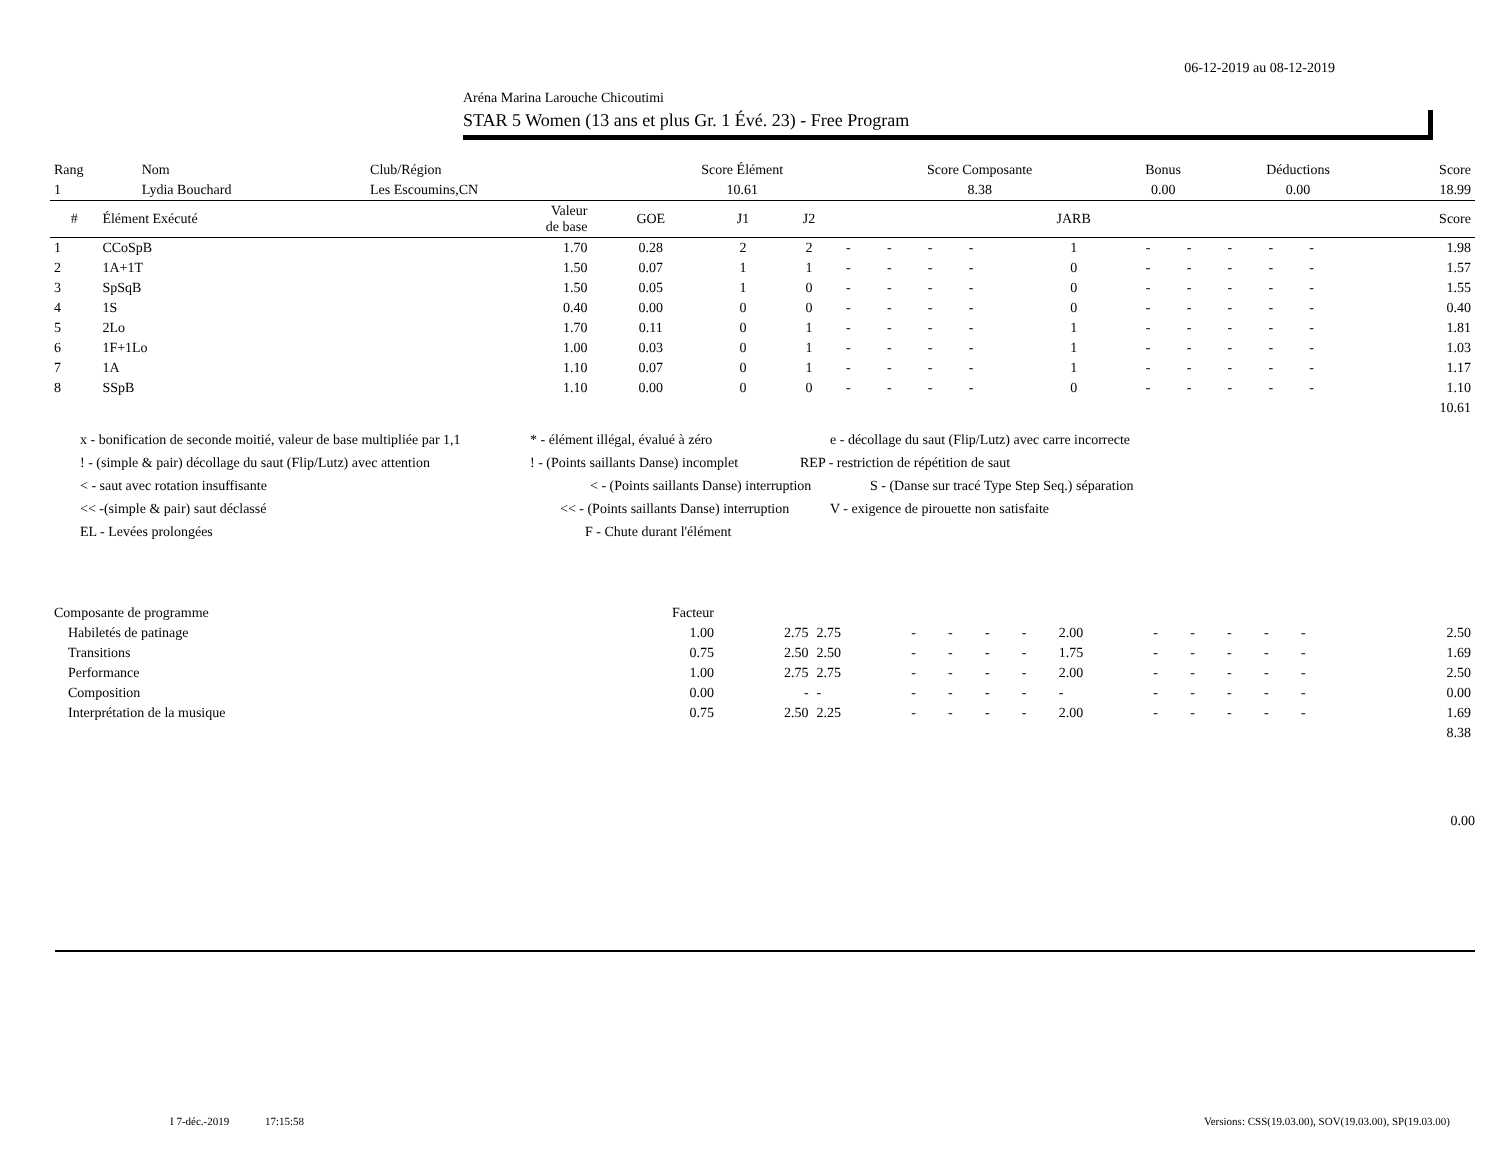06-12-2019 au 08-12-2019
Aréna Marina Larouche Chicoutimi
STAR 5 Women (13 ans et plus Gr. 1 Évé. 23) - Free Program
| Rang | Nom | Club/Région | Score Élément | Score Composante | Bonus | Déductions | Score |
| 1 | Lydia Bouchard | Les Escoumins,CN | 10.61 | 8.38 | 0.00 | 0.00 | 18.99 |
| # | Élément Exécuté | Valeur de base | GOE | J1 | J2 | | | | | JARB | | | | | | Score |
| --- | --- | --- | --- | --- | --- | --- | --- | --- | --- | --- | --- | --- | --- | --- | --- | --- |
| 1 | CCoSpB | 1.70 | 0.28 | 2 | 2 | - | - | - | - | 1 | - | - | - | - | - | 1.98 |
| 2 | 1A+1T | 1.50 | 0.07 | 1 | 1 | - | - | - | - | 0 | - | - | - | - | - | 1.57 |
| 3 | SpSqB | 1.50 | 0.05 | 1 | 0 | - | - | - | - | 0 | - | - | - | - | - | 1.55 |
| 4 | 1S | 0.40 | 0.00 | 0 | 0 | - | - | - | - | 0 | - | - | - | - | - | 0.40 |
| 5 | 2Lo | 1.70 | 0.11 | 0 | 1 | - | - | - | - | 1 | - | - | - | - | - | 1.81 |
| 6 | 1F+1Lo | 1.00 | 0.03 | 0 | 1 | - | - | - | - | 1 | - | - | - | - | - | 1.03 |
| 7 | 1A | 1.10 | 0.07 | 0 | 1 | - | - | - | - | 1 | - | - | - | - | - | 1.17 |
| 8 | SSpB | 1.10 | 0.00 | 0 | 0 | - | - | - | - | 0 | - | - | - | - | - | 1.10 |
| | | | | | | | | | | | | | | | | 10.61 |
x - bonification de seconde moitié, valeur de base multipliée par 1,1 * - élément illégal, évalué à zéro e - décollage du saut (Flip/Lutz) avec carre incorrecte
! - (simple & pair) décollage du saut (Flip/Lutz) avec attention! - (Points saillants Danse) incomplet REP - restriction de répétition de saut
< - saut avec rotation insuffisante < - (Points saillants Danse) interruption S - (Danse sur tracé Type Step Seq.) séparation
<< -(simple & pair) saut déclassé << - (Points saillants Danse) interruption V - exigence de pirouette non satisfaite
EL - Levées prolongées F - Chute durant l'élément
| Composante de programme | Facteur | | | | | | | | | | | | | | | |
| Habiletés de patinage | 1.00 | 2.75 | 2.75 | - | - | - | - | 2.00 | - | - | - | - | - | | | 2.50 |
| Transitions | 0.75 | 2.50 | 2.50 | - | - | - | - | 1.75 | - | - | - | - | - | | | 1.69 |
| Performance | 1.00 | 2.75 | 2.75 | - | - | - | - | 2.00 | - | - | - | - | - | | | 2.50 |
| Composition | 0.00 | - | - | - | - | - | - | - | - | - | - | - | - | | | 0.00 |
| Interprétation de la musique | 0.75 | 2.50 | 2.25 | - | - | - | - | 2.00 | - | - | - | - | - | | | 1.69 |
| | | | | | | | | | | | | | | | | 8.38 |
0.00
I 7-déc.-2019 17:15:58 Versions: CSS(19.03.00), SOV(19.03.00), SP(19.03.00)